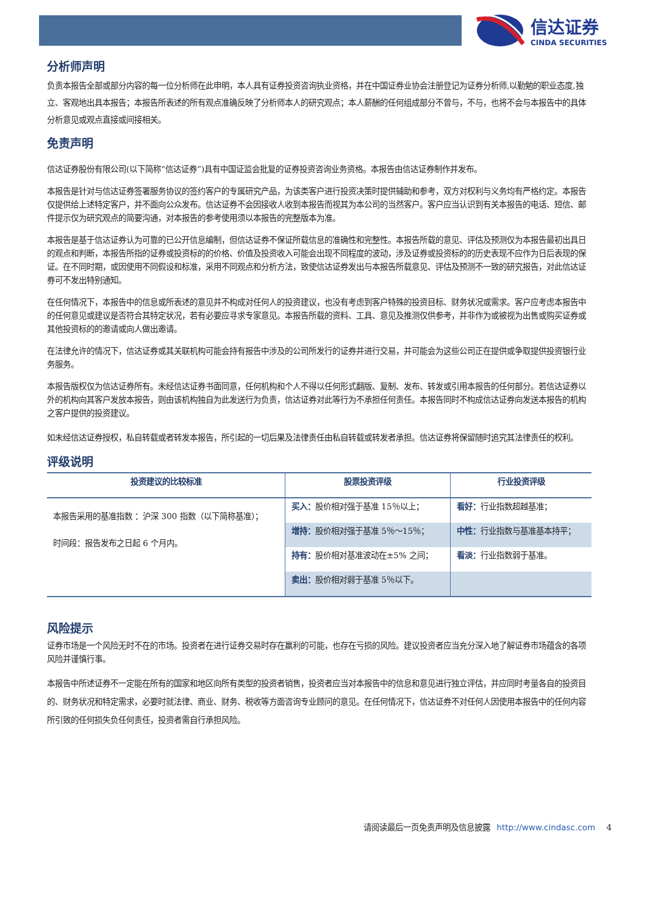信达证券
CINDA SECURITIES
分析师声明
负责本报告全部或部分内容的每一位分析师在此申明，本人具有证券投资咨询执业资格，并在中国证券业协会注册登记为证券分析师,以勤勉的职业态度,独立、客观地出具本报告；本报告所表述的所有观点准确反映了分析师本人的研究观点；本人薪酬的任何组成部分不曾与，不与，也将不会与本报告中的具体分析意见或观点直接或间接相关。
免责声明
信达证券股份有限公司(以下简称“信达证券”)具有中国证监会批复的证券投资咨询业务资格。本报告由信达证券制作并发布。
本报告是针对与信达证券签署服务协议的签约客户的专属研究产品，为该类客户进行投资决策时提供辅助和参考，双方对权利与义务均有严格约定。本报告仅提供给上述特定客户，并不面向公众发布。信达证券不会因接收人收到本报告而视其为本公司的当然客户。客户应当认识到有关本报告的电话、短信、邮件提示仅为研究观点的简要沟通，对本报告的参考使用须以本报告的完整版本为准。
本报告是基于信达证券认为可靠的已公开信息编制，但信达证券不保证所载信息的准确性和完整性。本报告所载的意见、评估及预测仅为本报告最初出具日的观点和判断，本报告所指的证券或投资标的的价格、价值及投资收入可能会出现不同程度的波动，涉及证券或投资标的的历史表现不应作为日后表现的保证。在不同时期，或因使用不同假设和标准，采用不同观点和分析方法，致使信达证券发出与本报告所载意见、评估及预测不一致的研究报告，对此信达证券可不发出特别通知。
在任何情况下，本报告中的信息或所表述的意见并不构成对任何人的投资建议，也没有考虑到客户特殊的投资目标、财务状况或需求。客户应考虑本报告中的任何意见或建议是否符合其特定状况，若有必要应寻求专家意见。本报告所载的资料、工具、意见及推测仅供参考，并非作为或被视为出售或购买证券或其他投资标的的邀请或向人做出邀请。
在法律允许的情况下，信达证券或其关联机构可能会持有报告中涉及的公司所发行的证券并进行交易，并可能会为这些公司正在提供或争取提供投资银行业务服务。
本报告版权仅为信达证券所有。未经信达证券书面同意，任何机构和个人不得以任何形式翻版、复制、发布、转发或引用本报告的任何部分。若信达证券以外的机构向其客户发放本报告，则由该机构独自为此发送行为负责，信达证券对此等行为不承担任何责任。本报告同时不构成信达证券向发送本报告的机构之客户提供的投资建议。
如未经信达证券授权，私自转载或者转发本报告，所引起的一切后果及法律责任由私自转载或转发者承担。信达证券将保留随时追究其法律责任的权利。
评级说明
| 投资建议的比较标准 | 股票投资评级 | 行业投资评级 |
| --- | --- | --- |
| 本报告采用的基准指数 ：沪深 300 指数（以下简称基准）； 时间段：报告发布之日起 6 个月内。 | 买入： 股价相对强于基准 15％以上； | 看好： 行业指数超越基准； |
| | 增持： 股价相对强于基准 5％～15％； | 中性： 行业指数与基准基本持平； |
| | 持有： 股价相对基准波动在±5% 之间； | 看淡： 行业指数弱于基准。 |
| | 卖出： 股价相对弱于基准 5％以下。 | |
风险提示
证券市场是一个风险无时不在的市场。投资者在进行证券交易时存在赢利的可能，也存在亏损的风险。建议投资者应当充分深入地了解证券市场蕴含的各项风险并谨慎行事。
本报告中所述证券不一定能在所有的国家和地区向所有类型的投资者销售，投资者应当对本报告中的信息和意见进行独立评估，并应同时考量各自的投资目的、财务状况和特定需求，必要时就法律、商业、财务、税收等方面咨询专业顾问的意见。在任何情况下，信达证券不对任何人因使用本报告中的任何内容所引致的任何损失负任何责任，投资者需自行承担风险。
请阅读最后一页免责声明及信息披露 http://www.cindasc.com 4